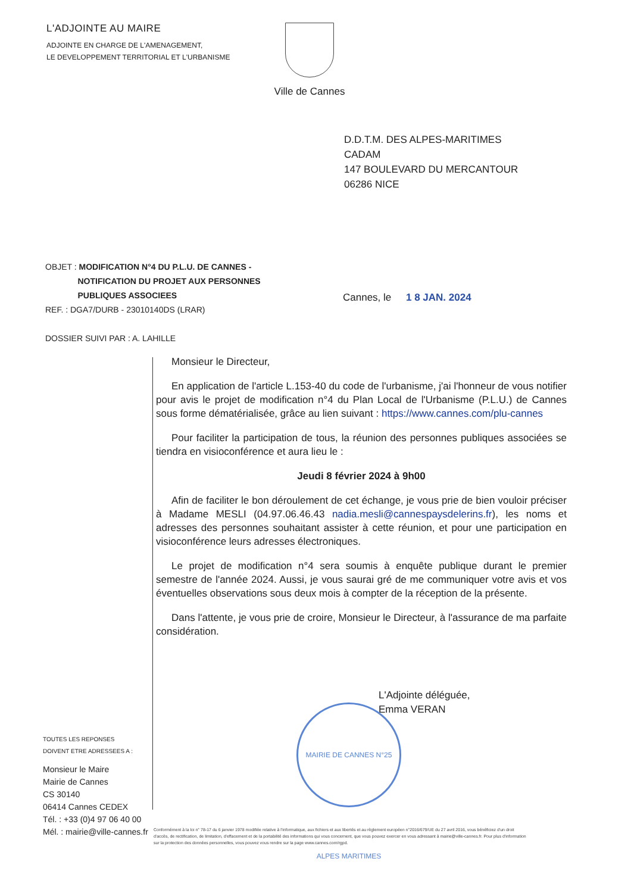L'ADJOINTE AU MAIRE
ADJOINTE EN CHARGE DE L'AMENAGEMENT,
LE DEVELOPPEMENT TERRITORIAL ET L'URBANISME
Ville de Cannes
D.D.T.M. DES ALPES-MARITIMES
CADAM
147 BOULEVARD DU MERCANTOUR
06286 NICE
OBJET : MODIFICATION N°4 DU P.L.U. DE CANNES -
NOTIFICATION DU PROJET AUX PERSONNES
PUBLIQUES ASSOCIEES
REF. : DGA7/DURB - 23010140DS (LRAR)
DOSSIER SUIVI PAR : A. LAHILLE
Cannes, le 1 8 JAN. 2024
Monsieur le Directeur,
En application de l'article L.153-40 du code de l'urbanisme, j'ai l'honneur de vous notifier pour avis le projet de modification n°4 du Plan Local de l'Urbanisme (P.L.U.) de Cannes sous forme dématérialisée, grâce au lien suivant : https://www.cannes.com/plu-cannes
Pour faciliter la participation de tous, la réunion des personnes publiques associées se tiendra en visioconférence et aura lieu le :
Jeudi 8 février 2024 à 9h00
Afin de faciliter le bon déroulement de cet échange, je vous prie de bien vouloir préciser à Madame MESLI (04.97.06.46.43 nadia.mesli@cannespaysdelerins.fr), les noms et adresses des personnes souhaitant assister à cette réunion, et pour une participation en visioconférence leurs adresses électroniques.
Le projet de modification n°4 sera soumis à enquête publique durant le premier semestre de l'année 2024. Aussi, je vous saurai gré de me communiquer votre avis et vos éventuelles observations sous deux mois à compter de la réception de la présente.
Dans l'attente, je vous prie de croire, Monsieur le Directeur, à l'assurance de ma parfaite considération.
MAIRIE DE CANNES N°25 ALPES MARITIMES
L'Adjointe déléguée,
Emma VERAN
TOUTES LES REPONSES
DOIVENT ETRE ADRESSEES A :
Monsieur le Maire
Mairie de Cannes
CS 30140
06414 Cannes CEDEX
Tél. : +33 (0)4 97 06 40 00
Mél. : mairie@ville-cannes.fr
Conformément à la loi n° 78-17 du 6 janvier 1978 modifiée relative à l'informatique, aux fichiers et aux libertés et au règlement européen n°2016/679/UE du 27 avril 2016, vous bénéficiez d'un droit d'accès, de rectification, de limitation, d'effacement et de la portabilité des informations qui vous concernent, que vous pouvez exercer en vous adressant à mairie@ville-cannes.fr. Pour plus d'information sur la protection des données personnelles, vous pouvez vous rendre sur la page www.cannes.com/rgpd.